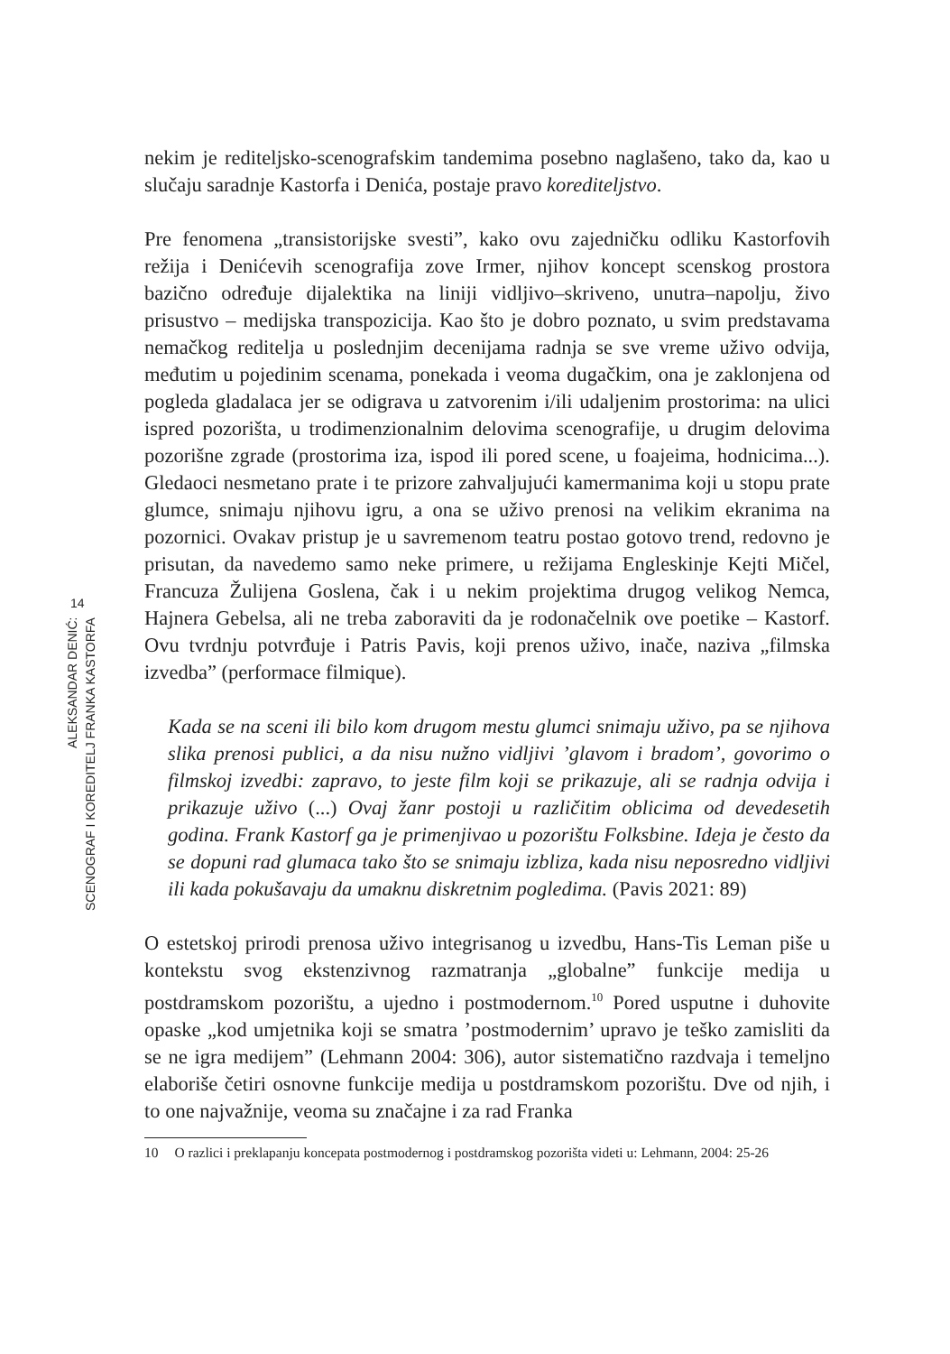14
ALEKSANDAR DENIĆ:
SCENOGRAF I KOREDITELJ FRANKA KASTORFA
nekim je rediteljsko-scenografskim tandemima posebno naglašeno, tako da, kao u slučaju saradnje Kastorfa i Denića, postaje pravo koreditеljstvo.
Pre fenomena „transistorijske svesti”, kako ovu zajedničku odliku Kastorfovih režija i Denićevih scenografija zove Irmer, njihov koncept scenskog prostora bazično određuje dijalektika na liniji vidljivo–skriveno, unutra–napolju, živo prisustvo – medijska transpozicija. Kao što je dobro poznato, u svim predstavama nemačkog reditelja u poslednjim decenijama radnja se sve vreme uživo odvija, međutim u pojedinim scenama, ponekada i veoma dugačkim, ona je zaklonjena od pogleda gladalaca jer se odigrava u zatvorenim i/ili udaljenim prostorima: na ulici ispred pozorišta, u trodimenzionalnim delovima scenografije, u drugim delovima pozorišne zgrade (prostorima iza, ispod ili pored scene, u foajeima, hodnicima...). Gledaoci nesmetano prate i te prizore zahvaljujući kamermanima koji u stopu prate glumce, snimaju njihovu igru, a ona se uživo prenosi na velikim ekranima na pozornici. Ovakav pristup je u savremenom teatru postao gotovo trend, redovno je prisutan, da navedemo samo neke primere, u režijama Engleskinje Kejti Mičel, Francuza Žulijena Goslena, čak i u nekim projektima drugog velikog Nemca, Hajnera Gebelsa, ali ne treba zaboraviti da je rodonačelnik ove poetike – Kastorf. Ovu tvrdnju potvrđuje i Patris Pavis, koji prenos uživo, inače, naziva „filmska izvedba” (performace filmique).
Kada se na sceni ili bilo kom drugom mestu glumci snimaju uživo, pa se njihova slika prenosi publici, a da nisu nužno vidljivi ’glavom i bradom’, govorimo o filmskoj izvedbi: zapravo, to jeste film koji se prikazuje, ali se radnja odvija i prikazuje uživo (...) Ovaj žanr postoji u različitim oblicima od devedesetih godina. Frank Kastorf ga je primenjivao u pozorištu Folksbine. Ideja je često da se dopuni rad glumaca tako što se snimaju izbliza, kada nisu neposredno vidljivi ili kada pokušavaju da umaknu diskretnim pogledima. (Pavis 2021: 89)
O estetskoj prirodi prenosa uživo integrisanog u izvedbu, Hans-Tis Leman piše u kontekstu svog ekstenzivnog razmatranja „globalne” funkcije medija u postdramskom pozorištu, a ujedno i postmodernom.<sup>10</sup> Pored usputne i duhovite opaske „kod umjetnika koji se smatra ’postmodernim’ upravo je teško zamisliti da se ne igra medijem” (Lehmann 2004: 306), autor sistematično razdvaja i temeljno elaboriše četiri osnovne funkcije medija u postdramskom pozorištu. Dve od njih, i to one najvažnije, veoma su značajne i za rad Franka
10 O razlici i preklapanju koncepata postmodernog i postdramskog pozorišta videti u: Lehmann, 2004: 25-26